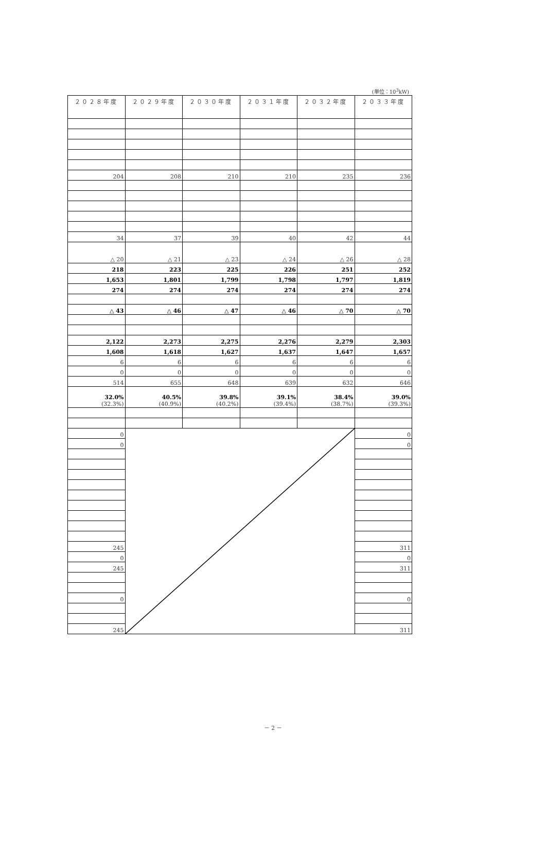(単位：10<sup>3</sup>kW)
| ２０２８年度 | ２０２９年度 | ２０３０年度 | ２０３１年度 | ２０３２年度 | ２０３３年度 |
| --- | --- | --- | --- | --- | --- |
| 204 | 208 | 210 | 210 | 235 | 236 |
| 34 | 37 | 39 | 40 | 42 | 44 |
| △ 20 | △ 21 | △ 23 | △ 24 | △ 26 | △ 28 |
| 218 | 223 | 225 | 226 | 251 | 252 |
| 1,653 | 1,801 | 1,799 | 1,798 | 1,797 | 1,819 |
| 274 | 274 | 274 | 274 | 274 | 274 |
| △ 43 | △ 46 | △ 47 | △ 46 | △ 70 | △ 70 |
| 2,122 | 2,273 | 2,275 | 2,276 | 2,279 | 2,303 |
| 1,608 | 1,618 | 1,627 | 1,637 | 1,647 | 1,657 |
| 6 | 6 | 6 | 6 | 6 | 6 |
| 0 | 0 | 0 | 0 | 0 | 0 |
| 514 | 655 | 648 | 639 | 632 | 646 |
| 32.0% (32.3%) | 40.5% (40.9%) | 39.8% (40.2%) | 39.1% (39.4%) | 38.4% (38.7%) | 39.0% (39.3%) |
| 0 | | | | | 0 |
| 0 | | | | | 0 |
| 245 | | | | | 311 |
| 0 | | | | | 0 |
| 245 | | | | | 311 |
| 0 | | | | | 0 |
| 245 | | | | | 311 |
－ 2 －